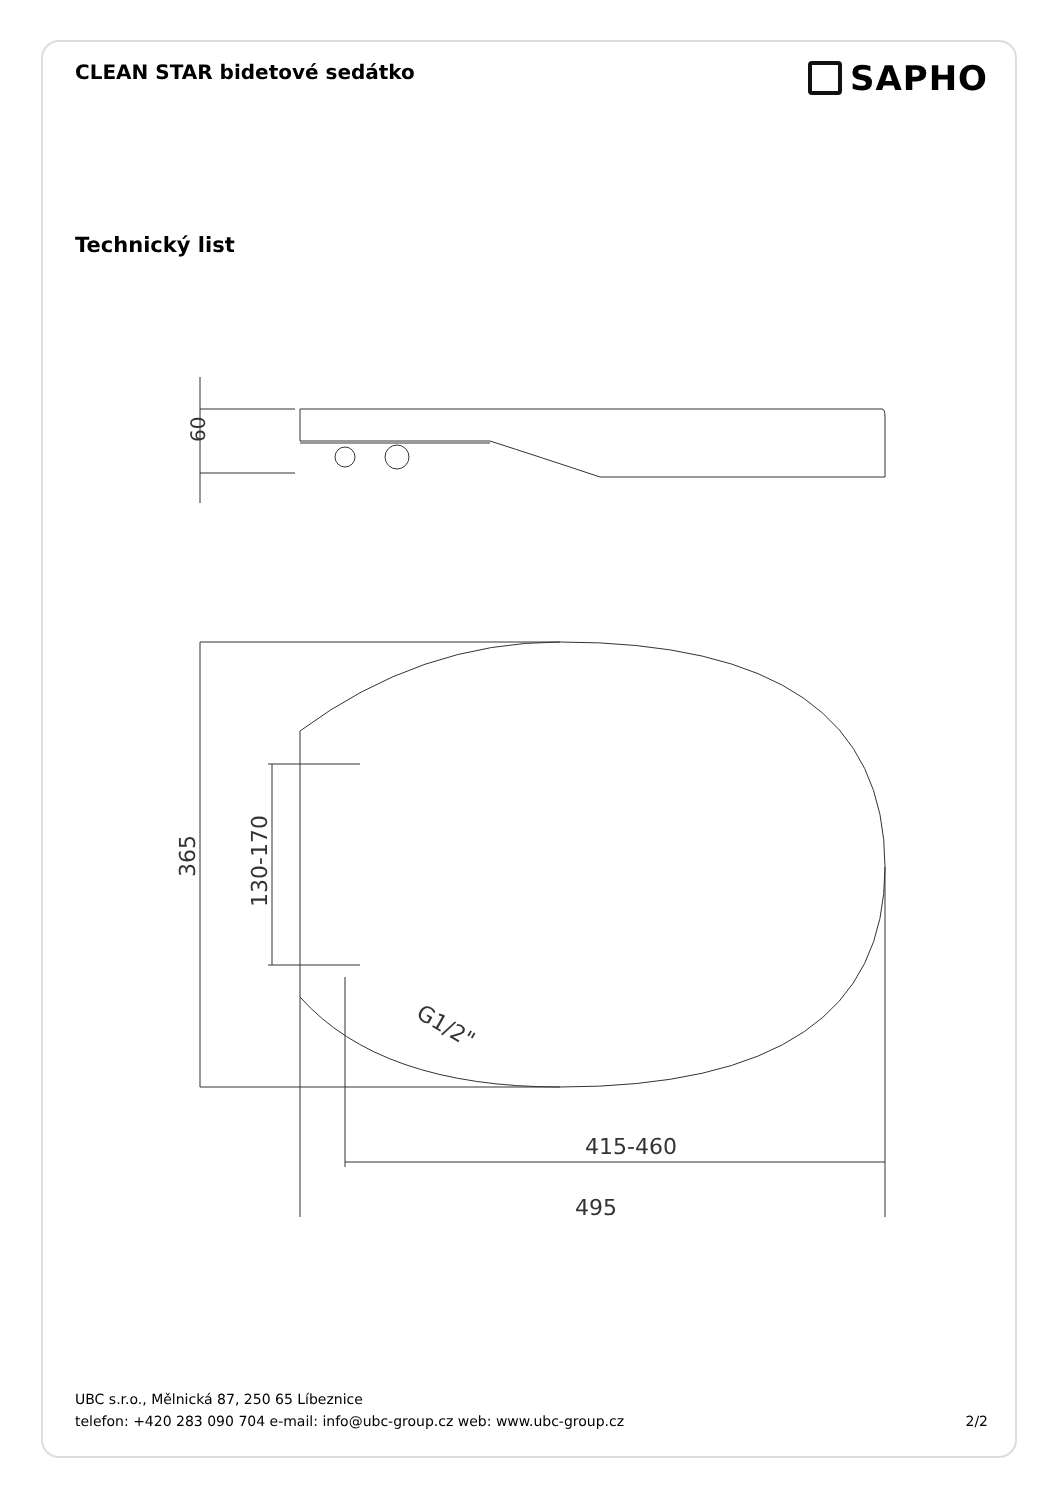CLEAN STAR bidetové sedátko
SAPHO
Technický list
60
365
130-170
G1/2"
415-460
495
UBC s.r.o., Mělnická 87, 250 65 Líbeznice
telefon: +420 283 090 704 e-mail: info@ubc-group.cz web: www.ubc-group.cz 2/2